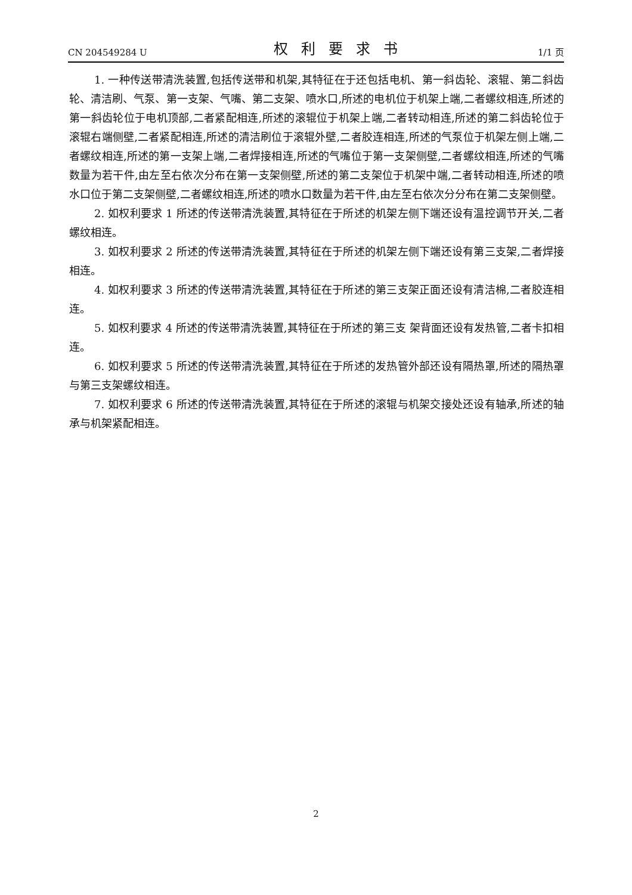CN 204549284 U 权利要求书 1/1 页
1. 一种传送带清洗装置,包括传送带和机架,其特征在于还包括电机、第一斜齿轮、滚辊、第二斜齿轮、清洁刷、气泵、第一支架、气嘴、第二支架、喷水口,所述的电机位于机架上端,二者螺纹相连,所述的第一斜齿轮位于电机顶部,二者紧配相连,所述的滚辊位于机架上端,二者转动相连,所述的第二斜齿轮位于滚辊右端侧壁,二者紧配相连,所述的清洁刷位于滚辊外壁,二者胶连相连,所述的气泵位于机架左侧上端,二者螺纹相连,所述的第一支架上端,二者焊接相连,所述的气嘴位于第一支架侧壁,二者螺纹相连,所述的气嘴数量为若干件,由左至右依次分布在第一支架侧壁,所述的第二支架位于机架中端,二者转动相连,所述的喷水口位于第二支架侧壁,二者螺纹相连,所述的喷水口数量为若干件,由左至右依次分分布在第二支架侧壁。
2. 如权利要求 1 所述的传送带清洗装置,其特征在于所述的机架左侧下端还设有温控调节开关,二者螺纹相连。
3. 如权利要求 2 所述的传送带清洗装置,其特征在于所述的机架左侧下端还设有第三支架,二者焊接相连。
4. 如权利要求 3 所述的传送带清洗装置,其特征在于所述的第三支架正面还设有清洁棉,二者胶连相连。
5. 如权利要求 4 所述的传送带清洗装置,其特征在于所述的第三支 架背面还设有发热管,二者卡扣相连。
6. 如权利要求 5 所述的传送带清洗装置,其特征在于所述的发热管外部还设有隔热罩,所述的隔热罩与第三支架螺纹相连。
7. 如权利要求 6 所述的传送带清洗装置,其特征在于所述的滚辊与机架交接处还设有轴承,所述的轴承与机架紧配相连。
2